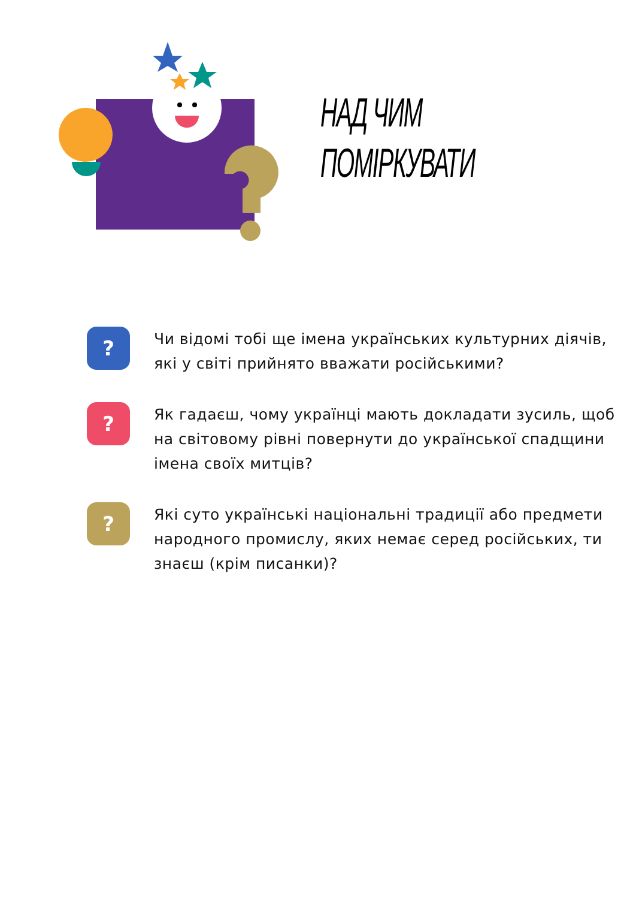НАД ЧИМ
ПОМІРКУВАТИ
?
Чи відомі тобі ще імена українських культурних діячів, які у світі прийнято вважати російськими?
?
Як гадаєш, чому українці мають докладати зусиль, щоб на світовому рівні повернути до української спадщини імена своїх митців?
?
Які суто українські національні традиції або предмети народного промислу, яких немає серед російських, ти знаєш (крім писанки)?